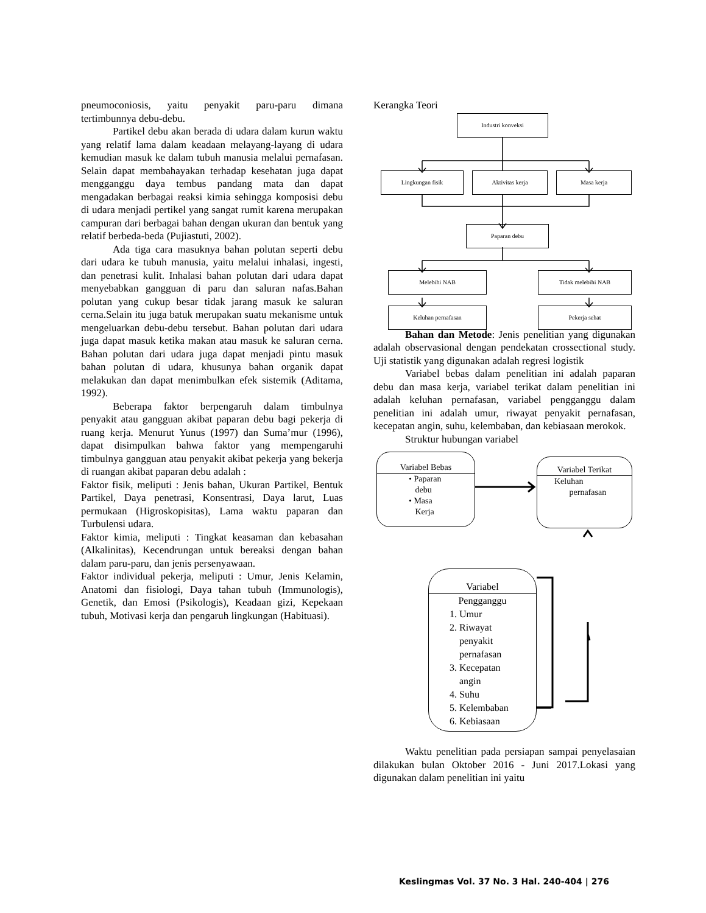pneumoconiosis, yaitu penyakit paru-paru dimana tertimbunnya debu-debu.
Partikel debu akan berada di udara dalam kurun waktu yang relatif lama dalam keadaan melayang-layang di udara kemudian masuk ke dalam tubuh manusia melalui pernafasan. Selain dapat membahayakan terhadap kesehatan juga dapat mengganggu daya tembus pandang mata dan dapat mengadakan berbagai reaksi kimia sehingga komposisi debu di udara menjadi pertikel yang sangat rumit karena merupakan campuran dari berbagai bahan dengan ukuran dan bentuk yang relatif berbeda-beda (Pujiastuti, 2002).
Ada tiga cara masuknya bahan polutan seperti debu dari udara ke tubuh manusia, yaitu melalui inhalasi, ingesti, dan penetrasi kulit. Inhalasi bahan polutan dari udara dapat menyebabkan gangguan di paru dan saluran nafas.Bahan polutan yang cukup besar tidak jarang masuk ke saluran cerna.Selain itu juga batuk merupakan suatu mekanisme untuk mengeluarkan debu-debu tersebut. Bahan polutan dari udara juga dapat masuk ketika makan atau masuk ke saluran cerna. Bahan polutan dari udara juga dapat menjadi pintu masuk bahan polutan di udara, khusunya bahan organik dapat melakukan dan dapat menimbulkan efek sistemik (Aditama, 1992).
Beberapa faktor berpengaruh dalam timbulnya penyakit atau gangguan akibat paparan debu bagi pekerja di ruang kerja. Menurut Yunus (1997) dan Suma’mur (1996), dapat disimpulkan bahwa faktor yang mempengaruhi timbulnya gangguan atau penyakit akibat pekerja yang bekerja di ruangan akibat paparan debu adalah :
Faktor fisik, meliputi : Jenis bahan, Ukuran Partikel, Bentuk Partikel, Daya penetrasi, Konsentrasi, Daya larut, Luas permukaan (Higroskopisitas), Lama waktu paparan dan Turbulensi udara.
Faktor kimia, meliputi : Tingkat keasaman dan kebasahan (Alkalinitas), Kecendrungan untuk bereaksi dengan bahan dalam paru-paru, dan jenis persenyawaan.
Faktor individual pekerja, meliputi : Umur, Jenis Kelamin, Anatomi dan fisiologi, Daya tahan tubuh (Immunologis), Genetik, dan Emosi (Psikologis), Keadaan gizi, Kepekaan tubuh, Motivasi kerja dan pengaruh lingkungan (Habituasi).
Kerangka Teori
Industri konveksi
Lingkungan fisik Aktivitas kerja Masa kerja
Paparan debu
Melebihi NAB Tidak melebihi NAB
Keluhan pernafasan Pekerja sehat
Bahan dan Metode: Jenis penelitian yang digunakan adalah observasional dengan pendekatan crossectional study. Uji statistik yang digunakan adalah regresi logistik
Variabel bebas dalam penelitian ini adalah paparan debu dan masa kerja, variabel terikat dalam penelitian ini adalah keluhan pernafasan, variabel pengganggu dalam penelitian ini adalah umur, riwayat penyakit pernafasan, kecepatan angin, suhu, kelembaban, dan kebiasaan merokok.
Struktur hubungan variabel
Variabel Bebas
• Paparan
debu
• Masa
Kerja
Variabel Terikat
Keluhan
pernafasan
Variabel
Pengganggu
1. Umur
2. Riwayat
penyakit
pernafasan
3. Kecepatan
angin
4. Suhu
5. Kelembaban
6. Kebiasaan
Waktu penelitian pada persiapan sampai penyelasaian dilakukan bulan Oktober 2016 - Juni 2017.Lokasi yang digunakan dalam penelitian ini yaitu
Keslingmas Vol. 37 No. 3 Hal. 240-404 | 276